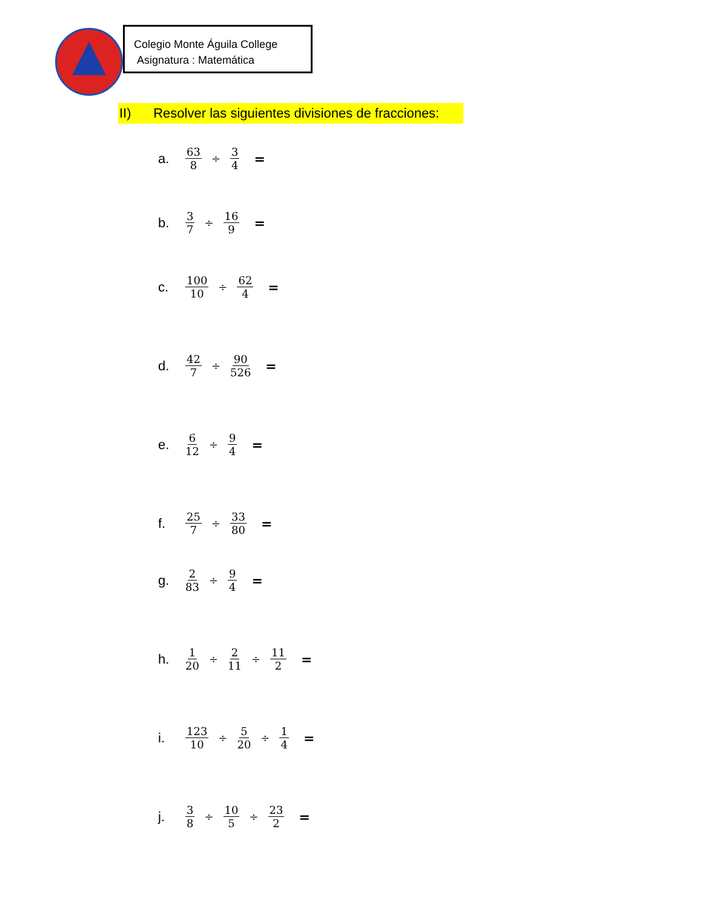Colegio Monte Águila College
Asignatura : Matemática
II) Resolver las siguientes divisiones de fracciones:
a. 63 8 ÷ 3 4 =
b. 3 7 ÷ 16 9 =
c. 100 10 ÷ 62 4 =
d. 42 7 ÷ 90 526 =
e. 6 12 ÷ 9 4 =
f. 25 7 ÷ 33 80 =
g. 2 83 ÷ 9 4 =
h. 1 20 ÷ 2 11 ÷ 11 2 =
i. 123 10 ÷ 5 20 ÷ 1 4 =
j. 3 8 ÷ 10 5 ÷ 23 2 =